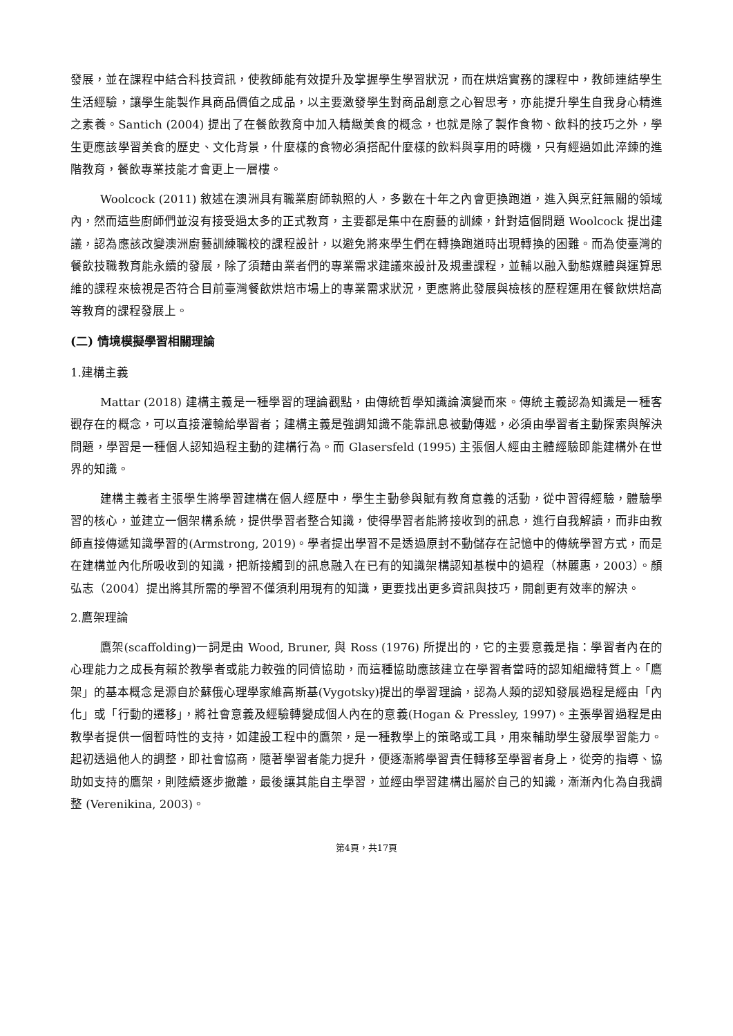發展，並在課程中結合科技資訊，使教師能有效提升及掌握學生學習狀況，而在烘焙實務的課程中，教師連結學生生活經驗，讓學生能製作具商品價值之成品，以主要激發學生對商品創意之心智思考，亦能提升學生自我身心精進之素養。Santich (2004) 提出了在餐飲教育中加入精緻美食的概念，也就是除了製作食物、飲料的技巧之外，學生更應該學習美食的歷史、文化背景，什麼樣的食物必須搭配什麼樣的飲料與享用的時機，只有經過如此淬鍊的進階教育，餐飲專業技能才會更上一層樓。
Woolcock (2011) 敘述在澳洲具有職業廚師執照的人，多數在十年之內會更換跑道，進入與烹飪無關的領域內，然而這些廚師們並沒有接受過太多的正式教育，主要都是集中在廚藝的訓練，針對這個問題 Woolcock 提出建議，認為應該改變澳洲廚藝訓練職校的課程設計，以避免將來學生們在轉換跑道時出現轉換的困難。而為使臺灣的餐飲技職教育能永續的發展，除了須藉由業者們的專業需求建議來設計及規畫課程，並輔以融入動態媒體與運算思維的課程來檢視是否符合目前臺灣餐飲烘焙市場上的專業需求狀況，更應將此發展與檢核的歷程運用在餐飲烘焙高等教育的課程發展上。
(二) 情境模擬學習相關理論
1.建構主義
Mattar (2018) 建構主義是一種學習的理論觀點，由傳統哲學知識論演變而來。傳統主義認為知識是一種客觀存在的概念，可以直接灌輸給學習者；建構主義是強調知識不能靠訊息被動傳遞，必須由學習者主動探索與解決問題，學習是一種個人認知過程主動的建構行為。而 Glasersfeld (1995) 主張個人經由主體經驗即能建構外在世界的知識。
建構主義者主張學生將學習建構在個人經歷中，學生主動參與賦有教育意義的活動，從中習得經驗，體驗學習的核心，並建立一個架構系統，提供學習者整合知識，使得學習者能將接收到的訊息，進行自我解讀，而非由教師直接傳遞知識學習的(Armstrong, 2019)。學者提出學習不是透過原封不動儲存在記憶中的傳統學習方式，而是在建構並內化所吸收到的知識，把新接觸到的訊息融入在已有的知識架構認知基模中的過程（林麗惠，2003）。顏弘志（2004）提出將其所需的學習不僅須利用現有的知識，更要找出更多資訊與技巧，開創更有效率的解決。
2.鷹架理論
鷹架(scaffolding)一詞是由 Wood, Bruner, 與 Ross (1976) 所提出的，它的主要意義是指：學習者內在的心理能力之成長有賴於教學者或能力較強的同儕協助，而這種協助應該建立在學習者當時的認知組織特質上。「鷹架」的基本概念是源自於蘇俄心理學家維高斯基(Vygotsky)提出的學習理論，認為人類的認知發展過程是經由「內化」或「行動的遷移」，將社會意義及經驗轉變成個人內在的意義(Hogan & Pressley, 1997)。主張學習過程是由教學者提供一個暫時性的支持，如建設工程中的鷹架，是一種教學上的策略或工具，用來輔助學生發展學習能力。起初透過他人的調整，即社會協商，隨著學習者能力提升，便逐漸將學習責任轉移至學習者身上，從旁的指導、協助如支持的鷹架，則陸續逐步撤離，最後讓其能自主學習，並經由學習建構出屬於自己的知識，漸漸內化為自我調整 (Verenikina, 2003)。
第4頁，共17頁